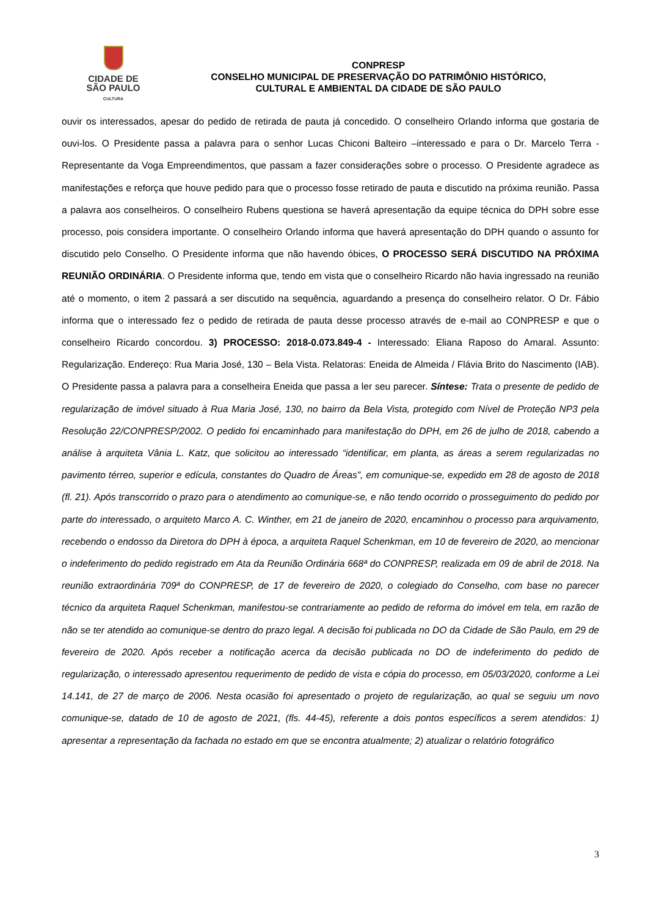CIDADE DE
SÃO PAULO
CULTURA
CONPRESP
CONSELHO MUNICIPAL DE PRESERVAÇÃO DO PATRIMÔNIO HISTÓRICO,
CULTURAL E AMBIENTAL DA CIDADE DE SÃO PAULO
ouvir os interessados, apesar do pedido de retirada de pauta já concedido. O conselheiro Orlando informa que gostaria de ouvi-los. O Presidente passa a palavra para o senhor Lucas Chiconi Balteiro –interessado e para o Dr. Marcelo Terra - Representante da Voga Empreendimentos, que passam a fazer considerações sobre o processo. O Presidente agradece as manifestações e reforça que houve pedido para que o processo fosse retirado de pauta e discutido na próxima reunião. Passa a palavra aos conselheiros. O conselheiro Rubens questiona se haverá apresentação da equipe técnica do DPH sobre esse processo, pois considera importante. O conselheiro Orlando informa que haverá apresentação do DPH quando o assunto for discutido pelo Conselho. O Presidente informa que não havendo óbices, O PROCESSO SERÁ DISCUTIDO NA PRÓXIMA REUNIÃO ORDINÁRIA. O Presidente informa que, tendo em vista que o conselheiro Ricardo não havia ingressado na reunião até o momento, o item 2 passará a ser discutido na sequência, aguardando a presença do conselheiro relator. O Dr. Fábio informa que o interessado fez o pedido de retirada de pauta desse processo através de e-mail ao CONPRESP e que o conselheiro Ricardo concordou. 3) PROCESSO: 2018-0.073.849-4 - Interessado: Eliana Raposo do Amaral. Assunto: Regularização. Endereço: Rua Maria José, 130 – Bela Vista. Relatoras: Eneida de Almeida / Flávia Brito do Nascimento (IAB). O Presidente passa a palavra para a conselheira Eneida que passa a ler seu parecer. Síntese: Trata o presente de pedido de regularização de imóvel situado à Rua Maria José, 130, no bairro da Bela Vista, protegido com Nível de Proteção NP3 pela Resolução 22/CONPRESP/2002. O pedido foi encaminhado para manifestação do DPH, em 26 de julho de 2018, cabendo a análise à arquiteta Vânia L. Katz, que solicitou ao interessado “identificar, em planta, as áreas a serem regularizadas no pavimento térreo, superior e edícula, constantes do Quadro de Áreas”, em comunique-se, expedido em 28 de agosto de 2018 (fl. 21). Após transcorrido o prazo para o atendimento ao comunique-se, e não tendo ocorrido o prosseguimento do pedido por parte do interessado, o arquiteto Marco A. C. Winther, em 21 de janeiro de 2020, encaminhou o processo para arquivamento, recebendo o endosso da Diretora do DPH à época, a arquiteta Raquel Schenkman, em 10 de fevereiro de 2020, ao mencionar o indeferimento do pedido registrado em Ata da Reunião Ordinária 668ª do CONPRESP, realizada em 09 de abril de 2018. Na reunião extraordinária 709ª do CONPRESP, de 17 de fevereiro de 2020, o colegiado do Conselho, com base no parecer técnico da arquiteta Raquel Schenkman, manifestou-se contrariamente ao pedido de reforma do imóvel em tela, em razão de não se ter atendido ao comunique-se dentro do prazo legal. A decisão foi publicada no DO da Cidade de São Paulo, em 29 de fevereiro de 2020. Após receber a notificação acerca da decisão publicada no DO de indeferimento do pedido de regularização, o interessado apresentou requerimento de pedido de vista e cópia do processo, em 05/03/2020, conforme a Lei 14.141, de 27 de março de 2006. Nesta ocasião foi apresentado o projeto de regularização, ao qual se seguiu um novo comunique-se, datado de 10 de agosto de 2021, (fls. 44-45), referente a dois pontos específicos a serem atendidos: 1) apresentar a representação da fachada no estado em que se encontra atualmente; 2) atualizar o relatório fotográfico
3